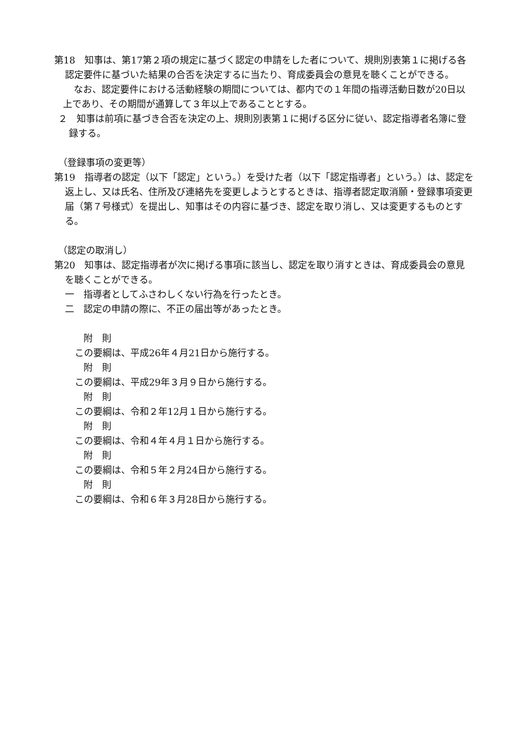第18　知事は、第17第２項の規定に基づく認定の申請をした者について、規則別表第１に掲げる各認定要件に基づいた結果の合否を決定するに当たり、育成委員会の意見を聴くことができる。
なお、認定要件における活動経験の期間については、都内での１年間の指導活動日数が20日以上であり、その期間が通算して３年以上であることとする。
２　知事は前項に基づき合否を決定の上、規則別表第１に掲げる区分に従い、認定指導者名簿に登録する。
（登録事項の変更等）
第19　指導者の認定（以下「認定」という。）を受けた者（以下「認定指導者」という。）は、認定を返上し、又は氏名、住所及び連絡先を変更しようとするときは、指導者認定取消願・登録事項変更届（第７号様式）を提出し、知事はその内容に基づき、認定を取り消し、又は変更するものとする。
（認定の取消し）
第20　知事は、認定指導者が次に掲げる事項に該当し、認定を取り消すときは、育成委員会の意見を聴くことができる。
一　指導者としてふさわしくない行為を行ったとき。
二　認定の申請の際に、不正の届出等があったとき。
附　則
この要綱は、平成26年４月21日から施行する。
附　則
この要綱は、平成29年３月９日から施行する。
附　則
この要綱は、令和２年12月１日から施行する。
附　則
この要綱は、令和４年４月１日から施行する。
附　則
この要綱は、令和５年２月24日から施行する。
附　則
この要綱は、令和６年３月28日から施行する。